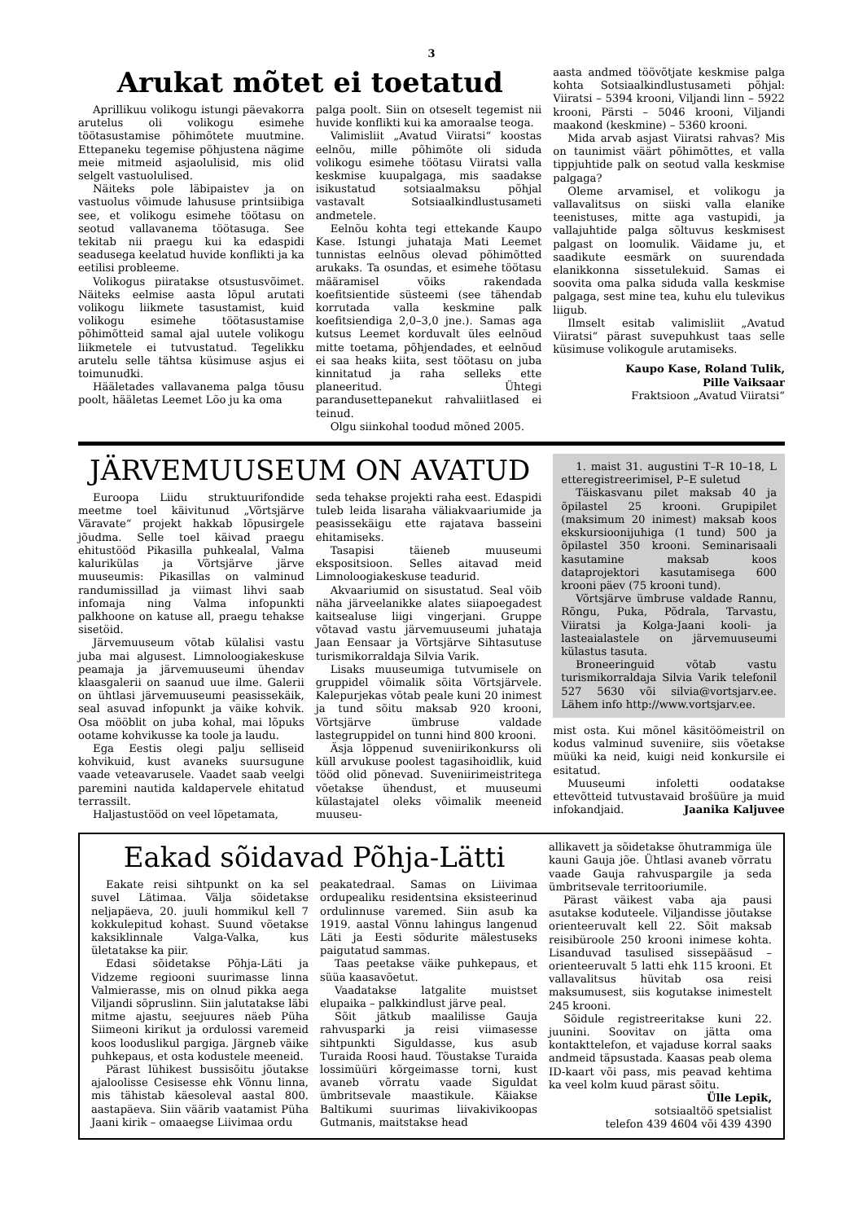3
Arukat mõtet ei toetatud
Aprillikuu volikogu istungi päevakorra arutelus oli volikogu esimehe töötasustamise põhimõtete muutmine. Ettepaneku tegemise põhjustena nägime meie mitmeid asjaolulisid, mis olid selgelt vastuolulised.
Näiteks pole läbipaistev ja on vastuolus võimude lahususe printsiibiga see, et volikogu esimehe töötasu on seotud vallavanema töötasuga. See tekitab nii praegu kui ka edaspidi seadusega keelatud huvide konflikti ja ka eetilisi probleeme.
Volikogus piiratakse otsustusvõimet. Näiteks eelmise aasta lõpul arutati volikogu liikmete tasustamist, kuid volikogu esimehe töötasustamise põhimõtteid samal ajal uutele volikogu liikmetele ei tutvustatud. Tegelikku arutelu selle tähtsa küsimuse asjus ei toimunudki.
Hääletades vallavanema palga tõusu poolt, hääletas Leemet Lõo ju ka oma
palga poolt. Siin on otseselt tegemist nii huvide konflikti kui ka amoraalse teoga.
Valimisliit „Avatud Viiratsi“ koostas eelnõu, mille põhimõte oli siduda volikogu esimehe töötasu Viiratsi valla keskmise kuupalgaga, mis saadakse isikustatud sotsiaalmaksu põhjal vastavalt Sotsiaalkindlustusameti andmetele.
Eelnõu kohta tegi ettekande Kaupo Kase. Istungi juhataja Mati Leemet tunnistas eelnõus olevad põhimõtted arukaks. Ta osundas, et esimehe töötasu määramisel võiks rakendada koefitsientide süsteemi (see tähendab korrutada valla keskmine palk koefitsiendiga 2,0–3,0 jne.). Samas aga kutsus Leemet korduvalt üles eelnõud mitte toetama, põhjendades, et eelnõud ei saa heaks kiita, sest töötasu on juba kinnitatud ja raha selleks ette planeeritud. Ühtegi parandusettepanekut rahvaliitlased ei teinud.
Olgu siinkohal toodud mõned 2005.
aasta andmed töövõtjate keskmise palga kohta Sotsiaalkindlustusameti põhjal: Viiratsi – 5394 krooni, Viljandi linn – 5922 krooni, Pärsti – 5046 krooni, Viljandi maakond (keskmine) – 5360 krooni.
Mida arvab asjast Viiratsi rahvas? Mis on taunimist väärt põhimõttes, et valla tippjuhtide palk on seotud valla keskmise palgaga?
Oleme arvamisel, et volikogu ja vallavalitsus on siiski valla elanike teenistuses, mitte aga vastupidi, ja vallajuhtide palga sõltuvus keskmisest palgast on loomulik. Väidame ju, et saadikute eesmärk on suurendada elanikkonna sissetulekuid. Samas ei soovita oma palka siduda valla keskmise palgaga, sest mine tea, kuhu elu tulevikus liigub.
Ilmselt esitab valimisliit „Avatud Viiratsi“ pärast suvepuhkust taas selle küsimuse volikogule arutamiseks.
Kaupo Kase, Roland Tulik,
Pille Vaiksaar
Fraktsioon „Avatud Viiratsi“
JÄRVEMUUSEUM ON AVATUD
Euroopa Liidu struktuurifondide meetme toel käivitunud „Võrtsjärve Väravate“ projekt hakkab lõpusirgele jõudma. Selle toel käivad praegu ehitustööd Pikasilla puhkealal, Valma kalurikülas ja Võrtsjärve järve muuseumis: Pikasillas on valminud randumissillad ja viimast lihvi saab infomaja ning Valma infopunkti palkhoone on katuse all, praegu tehakse sisetöid.
Järvemuuseum võtab külalisi vastu juba mai algusest. Limnoloogiakeskuse peamaja ja järvemuuseumi ühendav klaasgalerii on saanud uue ilme. Galerii on ühtlasi järvemuuseumi peasissekäik, seal asuvad infopunkt ja väike kohvik. Osa mööblit on juba kohal, mai lõpuks ootame kohvikusse ka toole ja laudu.
Ega Eestis olegi palju selliseid kohvikuid, kust avaneks suursugune vaade veteavarusele. Vaadet saab veelgi paremini nautida kaldapervele ehitatud terrassilt.
Haljastustööd on veel lõpetamata,
seda tehakse projekti raha eest. Edaspidi tuleb leida lisaraha väliakvaariumide ja peasissekäigu ette rajatava basseini ehitamiseks.
Tasapisi täieneb muuseumi ekspositsioon. Selles aitavad meid Limnoloogiakeskuse teadurid.
Akvaariumid on sisustatud. Seal võib näha järveelanikke alates siiapoegadest kaitsealuse liigi vingerjani. Gruppe võtavad vastu järvemuuseumi juhataja Jaan Eensaar ja Võrtsjärve Sihtasutuse turismikorraldaja Silvia Varik.
Lisaks muuseumiga tutvumisele on gruppidel võimalik sõita Võrtsjärvele. Kalepurjekas võtab peale kuni 20 inimest ja tund sõitu maksab 920 krooni, Võrtsjärve ümbruse valdade lastegruppidel on tunni hind 800 krooni.
Äsja lõppenud suveniirikonkurss oli küll arvukuse poolest tagasihoidlik, kuid tööd olid põnevad. Suveniirimeistritega võetakse ühendust, et muuseumi külastajatel oleks võimalik meeneid muuseu-
1. maist 31. augustini T–R 10–18, L etteregistreerimisel, P–E suletud
Täiskasvanu pilet maksab 40 ja õpilastel 25 krooni. Grupipilet (maksimum 20 inimest) maksab koos ekskursioonijuhiga (1 tund) 500 ja õpilastel 350 krooni. Seminarisaali kasutamine maksab koos dataprojektori kasutamisega 600 krooni päev (75 krooni tund).
Võrtsjärve ümbruse valdade Rannu, Rõngu, Puka, Põdrala, Tarvastu, Viiratsi ja Kolga-Jaani kooli- ja lasteaialastele on järvemuuseumi külastus tasuta.
Broneeringuid võtab vastu turismikorraldaja Silvia Varik telefonil 527 5630 või silvia@vortsjarv.ee. Lähem info http://www.vortsjarv.ee.
mist osta. Kui mõnel käsitöömeistril on kodus valminud suveniire, siis võetakse müüki ka neid, kuigi neid konkursile ei esitatud.
Muuseumi infoletti oodatakse ettevõtteid tutvustavaid brošüüre ja muid infokandjaid. Jaanika Kaljuvee
Eakad sõidavad Põhja-Lätti
Eakate reisi sihtpunkt on ka sel suvel Lätimaa. Välja sõidetakse neljapäeva, 20. juuli hommikul kell 7 kokkulepitud kohast. Suund võetakse kaksiklinnale Valga-Valka, kus ületatakse ka piir.
Edasi sõidetakse Põhja-Läti ja Vidzeme regiooni suurimasse linna Valmierasse, mis on olnud pikka aega Viljandi sõpruslinn. Siin jalutatakse läbi mitme ajastu, seejuures näeb Püha Siimeoni kirikut ja ordulossi varemeid koos looduslikul pargiga. Järgneb väike puhkepaus, et osta kodustele meeneid.
Pärast lühikest bussisõitu jõutakse ajaloolisse Cesisesse ehk Võnnu linna, mis tähistab käesoleval aastal 800. aastapäeva. Siin väärib vaatamist Püha Jaani kirik – omaaegse Liivimaa ordu
peakatedraal. Samas on Liivimaa ordupealiku residentsina eksisteerinud ordulinnuse varemed. Siin asub ka 1919. aastal Võnnu lahingus langenud Läti ja Eesti sõdurite mälestuseks paigutatud sammas.
Taas peetakse väike puhkepaus, et süüa kaasavõetut.
Vaadatakse latgalite muistset elupaika – palkkindlust järve peal.
Sõit jätkub maalilisse Gauja rahvusparki ja reisi viimasesse sihtpunkti Siguldasse, kus asub Turaida Roosi haud. Tõustakse Turaida lossimüüri kõrgeimasse torni, kust avaneb võrratu vaade Siguldat ümbritsevale maastikule. Käiakse Baltikumi suurimas liivakivikoopas Gutmanis, maitstakse head
allikavett ja sõidetakse õhutrammiga üle kauni Gauja jõe. Ühtlasi avaneb võrratu vaade Gauja rahvuspargile ja seda ümbritsevale territooriumile.
Pärast väikest vaba aja pausi asutakse koduteele. Viljandisse jõutakse orienteeruvalt kell 22. Sõit maksab reisibüroole 250 krooni inimese kohta. Lisanduvad tasulised sissepääsud – orienteeruvalt 5 latti ehk 115 krooni. Et vallavalitsus hüvitab osa reisi maksumusest, siis kogutakse inimestelt 245 krooni.
Sõidule registreeritakse kuni 22. juunini. Soovitav on jätta oma kontakttelefon, et vajaduse korral saaks andmeid täpsustada. Kaasas peab olema ID-kaart või pass, mis peavad kehtima ka veel kolm kuud pärast sõitu.
Ülle Lepik,
sotsiaaltöö spetsialist
telefon 439 4604 või 439 4390